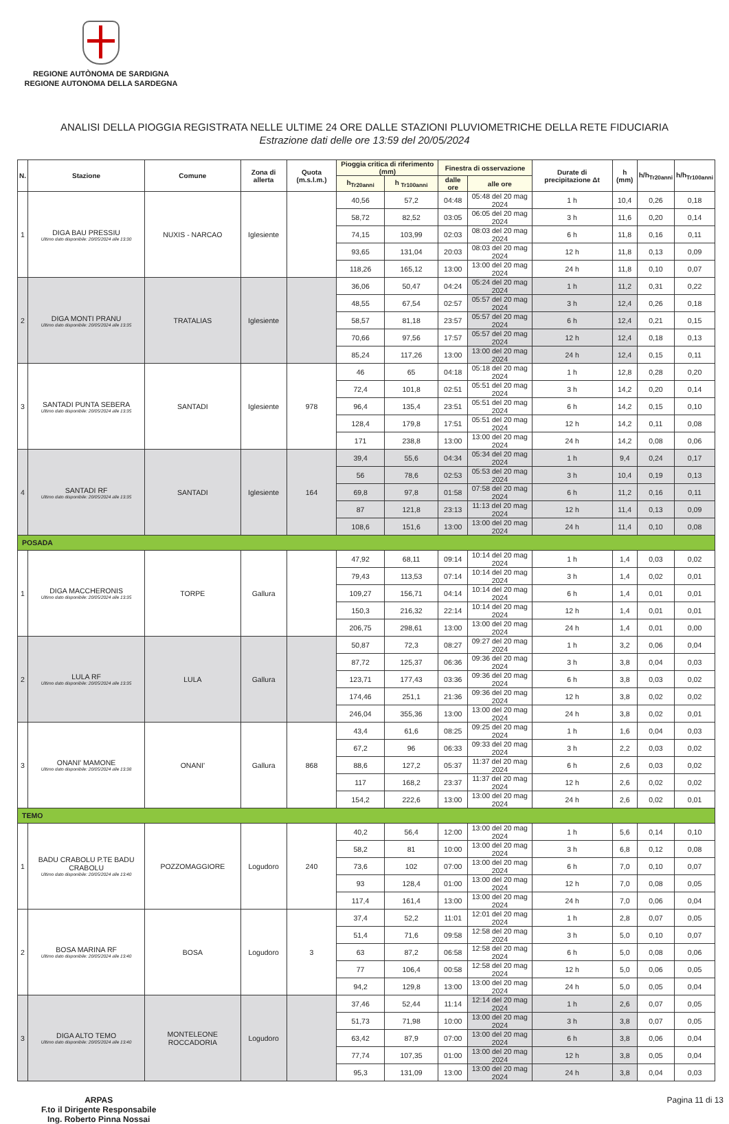REGIONE AUTÒNOMA DE SARDIGNA
REGIONE AUTONOMA DELLA SARDEGNA
ANALISI DELLA PIOGGIA REGISTRATA NELLE ULTIME 24 ORE DALLE STAZIONI PLUVIOMETRICHE DELLA RETE FIDUCIARIA
Estrazione dati delle ore 13:59 del 20/05/2024
| N. | Stazione | Comune | Zona di allerta | Quota (m.s.l.m.) | Pioggia critica di riferimento (mm) | | Finestra di osservazione | | Durate di precipitazione Δt | h (mm) | h/h<sub>Tr20anni</sub> | h/h<sub>Tr100anni</sub> |
| --- | --- | --- | --- | --- | --- | --- | --- | --- | --- | --- | --- | --- |
| | | | | | h<sub>Tr20anni</sub> | h <sub>Tr100anni</sub> | dalle ore | alle ore | | | | |
| 1 | DIGA BAU PRESSIU Ultimo dato disponibile: 20/05/2024 alle 13:30 | NUXIS - NARCAO | Iglesiente | | 40,56 | 57,2 | 04:48 | 05:48 del 20 mag 2024 | 1 h | 10,4 | 0,26 | 0,18 |
| | | | | | 58,72 | 82,52 | 03:05 | 06:05 del 20 mag 2024 | 3 h | 11,6 | 0,20 | 0,14 |
| | | | | | 74,15 | 103,99 | 02:03 | 08:03 del 20 mag 2024 | 6 h | 11,8 | 0,16 | 0,11 |
| | | | | | 93,65 | 131,04 | 20:03 | 08:03 del 20 mag 2024 | 12 h | 11,8 | 0,13 | 0,09 |
| | | | | | 118,26 | 165,12 | 13:00 | 13:00 del 20 mag 2024 | 24 h | 11,8 | 0,10 | 0,07 |
| 2 | DIGA MONTI PRANU Ultimo dato disponibile: 20/05/2024 alle 13:35 | TRATALIAS | Iglesiente | | 36,06 | 50,47 | 04:24 | 05:24 del 20 mag 2024 | 1 h | 11,2 | 0,31 | 0,22 |
| | | | | | 48,55 | 67,54 | 02:57 | 05:57 del 20 mag 2024 | 3 h | 12,4 | 0,26 | 0,18 |
| | | | | | 58,57 | 81,18 | 23:57 | 05:57 del 20 mag 2024 | 6 h | 12,4 | 0,21 | 0,15 |
| | | | | | 70,66 | 97,56 | 17:57 | 05:57 del 20 mag 2024 | 12 h | 12,4 | 0,18 | 0,13 |
| | | | | | 85,24 | 117,26 | 13:00 | 13:00 del 20 mag 2024 | 24 h | 12,4 | 0,15 | 0,11 |
| 3 | SANTADI PUNTA SEBERA Ultimo dato disponibile: 20/05/2024 alle 13:35 | SANTADI | Iglesiente | 978 | 46 | 65 | 04:18 | 05:18 del 20 mag 2024 | 1 h | 12,8 | 0,28 | 0,20 |
| | | | | | 72,4 | 101,8 | 02:51 | 05:51 del 20 mag 2024 | 3 h | 14,2 | 0,20 | 0,14 |
| | | | | | 96,4 | 135,4 | 23:51 | 05:51 del 20 mag 2024 | 6 h | 14,2 | 0,15 | 0,10 |
| | | | | | 128,4 | 179,8 | 17:51 | 05:51 del 20 mag 2024 | 12 h | 14,2 | 0,11 | 0,08 |
| | | | | | 171 | 238,8 | 13:00 | 13:00 del 20 mag 2024 | 24 h | 14,2 | 0,08 | 0,06 |
| 4 | SANTADI RF Ultimo dato disponibile: 20/05/2024 alle 13:35 | SANTADI | Iglesiente | 164 | 39,4 | 55,6 | 04:34 | 05:34 del 20 mag 2024 | 1 h | 9,4 | 0,24 | 0,17 |
| | | | | | 56 | 78,6 | 02:53 | 05:53 del 20 mag 2024 | 3 h | 10,4 | 0,19 | 0,13 |
| | | | | | 69,8 | 97,8 | 01:58 | 07:58 del 20 mag 2024 | 6 h | 11,2 | 0,16 | 0,11 |
| | | | | | 87 | 121,8 | 23:13 | 11:13 del 20 mag 2024 | 12 h | 11,4 | 0,13 | 0,09 |
| | | | | | 108,6 | 151,6 | 13:00 | 13:00 del 20 mag 2024 | 24 h | 11,4 | 0,10 | 0,08 |
| POSADA | | | | | | | | | | | | |
| 1 | DIGA MACCHERONIS Ultimo dato disponibile: 20/05/2024 alle 13:35 | TORPE | Gallura | | 47,92 | 68,11 | 09:14 | 10:14 del 20 mag 2024 | 1 h | 1,4 | 0,03 | 0,02 |
| | | | | | 79,43 | 113,53 | 07:14 | 10:14 del 20 mag 2024 | 3 h | 1,4 | 0,02 | 0,01 |
| | | | | | 109,27 | 156,71 | 04:14 | 10:14 del 20 mag 2024 | 6 h | 1,4 | 0,01 | 0,01 |
| | | | | | 150,3 | 216,32 | 22:14 | 10:14 del 20 mag 2024 | 12 h | 1,4 | 0,01 | 0,01 |
| | | | | | 206,75 | 298,61 | 13:00 | 13:00 del 20 mag 2024 | 24 h | 1,4 | 0,01 | 0,00 |
| 2 | LULA RF Ultimo dato disponibile: 20/05/2024 alle 13:35 | LULA | Gallura | | 50,87 | 72,3 | 08:27 | 09:27 del 20 mag 2024 | 1 h | 3,2 | 0,06 | 0,04 |
| | | | | | 87,72 | 125,37 | 06:36 | 09:36 del 20 mag 2024 | 3 h | 3,8 | 0,04 | 0,03 |
| | | | | | 123,71 | 177,43 | 03:36 | 09:36 del 20 mag 2024 | 6 h | 3,8 | 0,03 | 0,02 |
| | | | | | 174,46 | 251,1 | 21:36 | 09:36 del 20 mag 2024 | 12 h | 3,8 | 0,02 | 0,02 |
| | | | | | 246,04 | 355,36 | 13:00 | 13:00 del 20 mag 2024 | 24 h | 3,8 | 0,02 | 0,01 |
| 3 | ONANI' MAMONE Ultimo dato disponibile: 20/05/2024 alle 13:38 | ONANI' | Gallura | 868 | 43,4 | 61,6 | 08:25 | 09:25 del 20 mag 2024 | 1 h | 1,6 | 0,04 | 0,03 |
| | | | | | 67,2 | 96 | 06:33 | 09:33 del 20 mag 2024 | 3 h | 2,2 | 0,03 | 0,02 |
| | | | | | 88,6 | 127,2 | 05:37 | 11:37 del 20 mag 2024 | 6 h | 2,6 | 0,03 | 0,02 |
| | | | | | 117 | 168,2 | 23:37 | 11:37 del 20 mag 2024 | 12 h | 2,6 | 0,02 | 0,02 |
| | | | | | 154,2 | 222,6 | 13:00 | 13:00 del 20 mag 2024 | 24 h | 2,6 | 0,02 | 0,01 |
| TEMO | | | | | | | | | | | | |
| 1 | BADU CRABOLU P.TE BADU CRABOLU Ultimo dato disponibile: 20/05/2024 alle 13:40 | POZZOMAGGIORE | Logudoro | 240 | 40,2 | 56,4 | 12:00 | 13:00 del 20 mag 2024 | 1 h | 5,6 | 0,14 | 0,10 |
| | | | | | 58,2 | 81 | 10:00 | 13:00 del 20 mag 2024 | 3 h | 6,8 | 0,12 | 0,08 |
| | | | | | 73,6 | 102 | 07:00 | 13:00 del 20 mag 2024 | 6 h | 7,0 | 0,10 | 0,07 |
| | | | | | 93 | 128,4 | 01:00 | 13:00 del 20 mag 2024 | 12 h | 7,0 | 0,08 | 0,05 |
| | | | | | 117,4 | 161,4 | 13:00 | 13:00 del 20 mag 2024 | 24 h | 7,0 | 0,06 | 0,04 |
| 2 | BOSA MARINA RF Ultimo dato disponibile: 20/05/2024 alle 13:40 | BOSA | Logudoro | 3 | 37,4 | 52,2 | 11:01 | 12:01 del 20 mag 2024 | 1 h | 2,8 | 0,07 | 0,05 |
| | | | | | 51,4 | 71,6 | 09:58 | 12:58 del 20 mag 2024 | 3 h | 5,0 | 0,10 | 0,07 |
| | | | | | 63 | 87,2 | 06:58 | 12:58 del 20 mag 2024 | 6 h | 5,0 | 0,08 | 0,06 |
| | | | | | 77 | 106,4 | 00:58 | 12:58 del 20 mag 2024 | 12 h | 5,0 | 0,06 | 0,05 |
| | | | | | 94,2 | 129,8 | 13:00 | 13:00 del 20 mag 2024 | 24 h | 5,0 | 0,05 | 0,04 |
| 3 | DIGA ALTO TEMO Ultimo dato disponibile: 20/05/2024 alle 13:40 | MONTELEONE ROCCADORIA | Logudoro | | 37,46 | 52,44 | 11:14 | 12:14 del 20 mag 2024 | 1 h | 2,6 | 0,07 | 0,05 |
| | | | | | 51,73 | 71,98 | 10:00 | 13:00 del 20 mag 2024 | 3 h | 3,8 | 0,07 | 0,05 |
| | | | | | 63,42 | 87,9 | 07:00 | 13:00 del 20 mag 2024 | 6 h | 3,8 | 0,06 | 0,04 |
| | | | | | 77,74 | 107,35 | 01:00 | 13:00 del 20 mag 2024 | 12 h | 3,8 | 0,05 | 0,04 |
| | | | | | 95,3 | 131,09 | 13:00 | 13:00 del 20 mag 2024 | 24 h | 3,8 | 0,04 | 0,03 |
ARPAS
F.to il Dirigente Responsabile
Ing. Roberto Pinna Nossai
Pagina 11 di 13